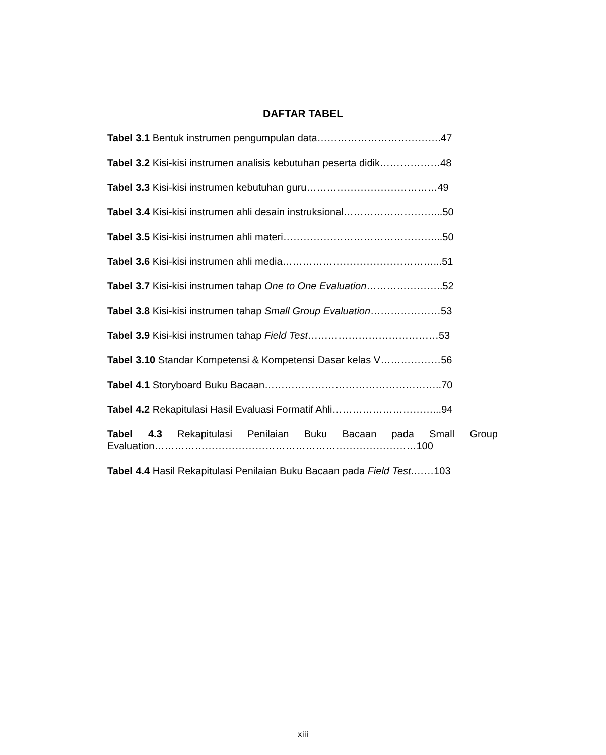DAFTAR TABEL
Tabel 3.1 Bentuk instrumen pengumpulan data……………………………….47
Tabel 3.2 Kisi-kisi instrumen analisis kebutuhan peserta didik………………48
Tabel 3.3 Kisi-kisi instrumen kebutuhan guru…………………………………49
Tabel 3.4 Kisi-kisi instrumen ahli desain instruksional………………………...50
Tabel 3.5 Kisi-kisi instrumen ahli materi………………………………………...50
Tabel 3.6 Kisi-kisi instrumen ahli media………………………………………...51
Tabel 3.7 Kisi-kisi instrumen tahap One to One Evaluation…………………..52
Tabel 3.8 Kisi-kisi instrumen tahap Small Group Evaluation…………………53
Tabel 3.9 Kisi-kisi instrumen tahap Field Test…………………………………53
Tabel 3.10 Standar Kompetensi & Kompetensi Dasar kelas V………………56
Tabel 4.1 Storyboard Buku Bacaan……………………………………………..70
Tabel 4.2 Rekapitulasi Hasil Evaluasi Formatif Ahli…………………………...94
Tabel 4.3 Rekapitulasi Penilaian Buku Bacaan pada Small Group Evaluation……………………………………………………………………100
Tabel 4.4 Hasil Rekapitulasi Penilaian Buku Bacaan pada Field Test.……103
xiii